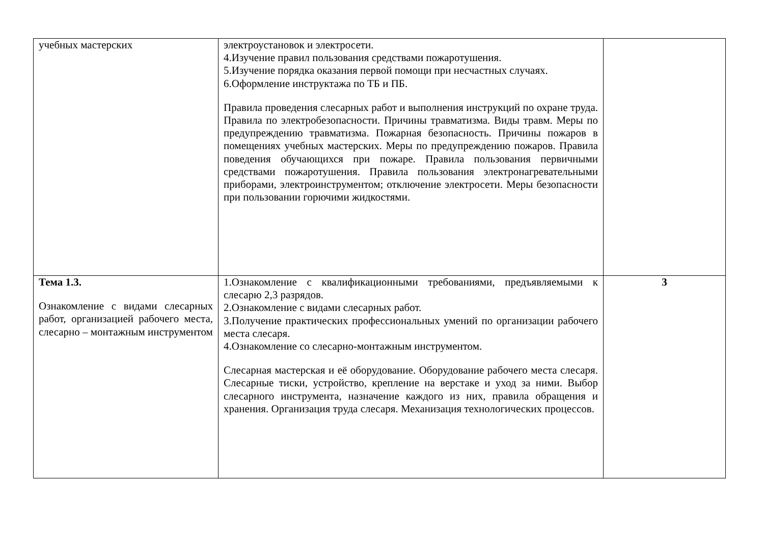| учебных мастерских | электроустановок и электросети. 4.Изучение правил пользования средствами пожаротушения. 5.Изучение порядка оказания первой помощи при несчастных случаях. 6.Оформление инструктажа по ТБ и ПБ. Правила проведения слесарных работ и выполнения инструкций по охране труда. Правила по электробезопасности. Причины травматизма. Виды травм. Меры по предупреждению травматизма. Пожарная безопасность. Причины пожаров в помещениях учебных мастерских. Меры по предупреждению пожаров. Правила поведения обучающихся при пожаре. Правила пользования первичными средствами пожаротушения. Правила пользования электронагревательными приборами, электроинструментом; отключение электросети. Меры безопасности при пользовании горючими жидкостями. | |
| Тема 1.3. Ознакомление с видами слесарных работ, организацией рабочего места, слесарно – монтажным инструментом | 1.Ознакомление с квалификационными требованиями, предъявляемыми к слесарю 2,3 разрядов. 2.Ознакомление с видами слесарных работ. 3.Получение практических профессиональных умений по организации рабочего места слесаря. 4.Ознакомление со слесарно-монтажным инструментом. Слесарная мастерская и её оборудование. Оборудование рабочего места слесаря. Слесарные тиски, устройство, крепление на верстаке и уход за ними. Выбор слесарного инструмента, назначение каждого из них, правила обращения и хранения. Организация труда слесаря. Механизация технологических процессов. | 3 |